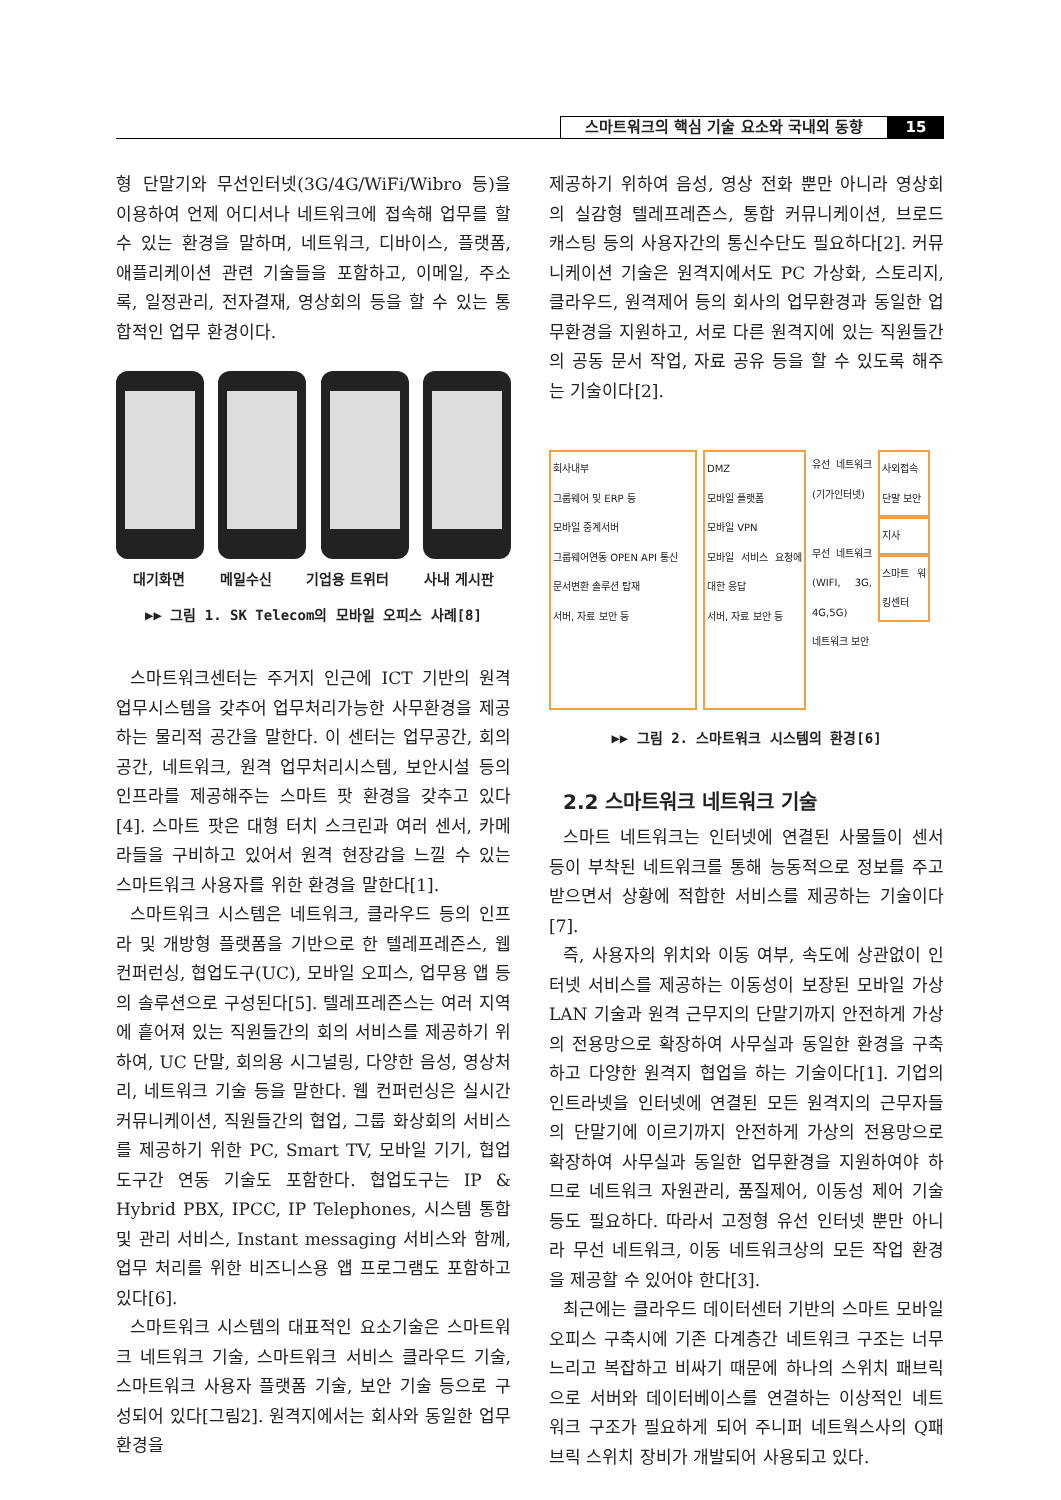스마트워크의 핵심 기술 요소와 국내외 동향 15
형 단말기와 무선인터넷(3G/4G/WiFi/Wibro 등)을 이용하여 언제 어디서나 네트워크에 접속해 업무를 할 수 있는 환경을 말하며, 네트워크, 디바이스, 플랫폼, 애플리케이션 관련 기술들을 포함하고, 이메일, 주소록, 일정관리, 전자결재, 영상회의 등을 할 수 있는 통합적인 업무 환경이다.
대기화면 메일수신 기업용 트위터 사내 게시판
▶▶ 그림 1. SK Telecom의 모바일 오피스 사례[8]
스마트워크센터는 주거지 인근에 ICT 기반의 원격 업무시스템을 갖추어 업무처리가능한 사무환경을 제공하는 물리적 공간을 말한다. 이 센터는 업무공간, 회의공간, 네트워크, 원격 업무처리시스템, 보안시설 등의 인프라를 제공해주는 스마트 팟 환경을 갖추고 있다[4]. 스마트 팟은 대형 터치 스크린과 여러 센서, 카메라들을 구비하고 있어서 원격 현장감을 느낄 수 있는 스마트워크 사용자를 위한 환경을 말한다[1].
스마트워크 시스템은 네트워크, 클라우드 등의 인프라 및 개방형 플랫폼을 기반으로 한 텔레프레즌스, 웹 컨퍼런싱, 협업도구(UC), 모바일 오피스, 업무용 앱 등의 솔루션으로 구성된다[5]. 텔레프레즌스는 여러 지역에 흩어져 있는 직원들간의 회의 서비스를 제공하기 위하여, UC 단말, 회의용 시그널링, 다양한 음성, 영상처리, 네트워크 기술 등을 말한다. 웹 컨퍼런싱은 실시간 커뮤니케이션, 직원들간의 협업, 그룹 화상회의 서비스를 제공하기 위한 PC, Smart TV, 모바일 기기, 협업도구간 연동 기술도 포함한다. 협업도구는 IP & Hybrid PBX, IPCC, IP Telephones, 시스템 통합 및 관리 서비스, Instant messaging 서비스와 함께, 업무 처리를 위한 비즈니스용 앱 프로그램도 포함하고 있다[6].
스마트워크 시스템의 대표적인 요소기술은 스마트워크 네트워크 기술, 스마트워크 서비스 클라우드 기술, 스마트워크 사용자 플랫폼 기술, 보안 기술 등으로 구성되어 있다[그림2]. 원격지에서는 회사와 동일한 업무환경을
제공하기 위하여 음성, 영상 전화 뿐만 아니라 영상회의 실감형 텔레프레즌스, 통합 커뮤니케이션, 브로드 캐스팅 등의 사용자간의 통신수단도 필요하다[2]. 커뮤니케이션 기술은 원격지에서도 PC 가상화, 스토리지, 클라우드, 원격제어 등의 회사의 업무환경과 동일한 업무환경을 지원하고, 서로 다른 원격지에 있는 직원들간의 공동 문서 작업, 자료 공유 등을 할 수 있도록 해주는 기술이다[2].
회사내부
그룹웨어 및 ERP 등
모바일 중계서버
그룹웨어연동 OPEN API 통신
문서변환 솔루션 탑재
서버, 자료 보안 등
DMZ
모바일 플랫폼
모바일 VPN
모바일 서비스 요청에 대한 응답
서버, 자료 보안 등
유선 네트워크 (기가인터넷)
무선 네트워크 (WIFI, 3G, 4G,5G)
네트워크 보안
사외접속
단말 보안
지사
스마트 워킹센터
▶▶ 그림 2. 스마트워크 시스템의 환경[6]
2.2 스마트워크 네트워크 기술
스마트 네트워크는 인터넷에 연결된 사물들이 센서 등이 부착된 네트워크를 통해 능동적으로 정보를 주고 받으면서 상황에 적합한 서비스를 제공하는 기술이다[7].
즉, 사용자의 위치와 이동 여부, 속도에 상관없이 인터넷 서비스를 제공하는 이동성이 보장된 모바일 가상 LAN 기술과 원격 근무지의 단말기까지 안전하게 가상의 전용망으로 확장하여 사무실과 동일한 환경을 구축하고 다양한 원격지 협업을 하는 기술이다[1]. 기업의 인트라넷을 인터넷에 연결된 모든 원격지의 근무자들의 단말기에 이르기까지 안전하게 가상의 전용망으로 확장하여 사무실과 동일한 업무환경을 지원하여야 하므로 네트워크 자원관리, 품질제어, 이동성 제어 기술 등도 필요하다. 따라서 고정형 유선 인터넷 뿐만 아니라 무선 네트워크, 이동 네트워크상의 모든 작업 환경을 제공할 수 있어야 한다[3].
최근에는 클라우드 데이터센터 기반의 스마트 모바일 오피스 구축시에 기존 다계층간 네트워크 구조는 너무 느리고 복잡하고 비싸기 때문에 하나의 스위치 패브릭으로 서버와 데이터베이스를 연결하는 이상적인 네트워크 구조가 필요하게 되어 주니퍼 네트웍스사의 Q패브릭 스위치 장비가 개발되어 사용되고 있다.